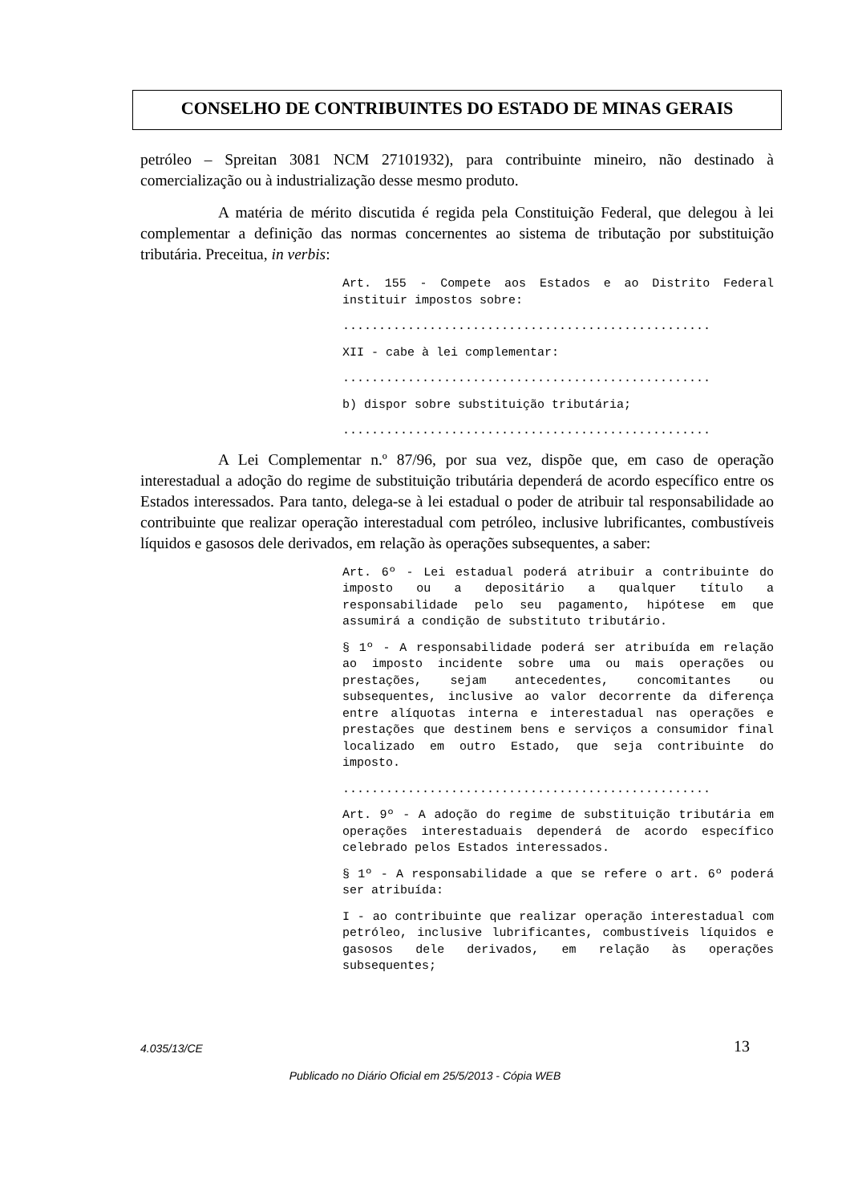CONSELHO DE CONTRIBUINTES DO ESTADO DE MINAS GERAIS
petróleo – Spreitan 3081 NCM 27101932), para contribuinte mineiro, não destinado à comercialização ou à industrialização desse mesmo produto.
A matéria de mérito discutida é regida pela Constituição Federal, que delegou à lei complementar a definição das normas concernentes ao sistema de tributação por substituição tributária. Preceitua, in verbis:
Art. 155 - Compete aos Estados e ao Distrito Federal instituir impostos sobre:
...................................................
XII - cabe à lei complementar:
...................................................
b) dispor sobre substituição tributária;
...................................................
A Lei Complementar n.º 87/96, por sua vez, dispõe que, em caso de operação interestadual a adoção do regime de substituição tributária dependerá de acordo específico entre os Estados interessados. Para tanto, delega-se à lei estadual o poder de atribuir tal responsabilidade ao contribuinte que realizar operação interestadual com petróleo, inclusive lubrificantes, combustíveis líquidos e gasosos dele derivados, em relação às operações subsequentes, a saber:
Art. 6º - Lei estadual poderá atribuir a contribuinte do imposto ou a depositário a qualquer título a responsabilidade pelo seu pagamento, hipótese em que assumirá a condição de substituto tributário.
§ 1º - A responsabilidade poderá ser atribuída em relação ao imposto incidente sobre uma ou mais operações ou prestações, sejam antecedentes, concomitantes ou subsequentes, inclusive ao valor decorrente da diferença entre alíquotas interna e interestadual nas operações e prestações que destinem bens e serviços a consumidor final localizado em outro Estado, que seja contribuinte do imposto.
...................................................
Art. 9º - A adoção do regime de substituição tributária em operações interestaduais dependerá de acordo específico celebrado pelos Estados interessados.
§ 1º - A responsabilidade a que se refere o art. 6º poderá ser atribuída:
I - ao contribuinte que realizar operação interestadual com petróleo, inclusive lubrificantes, combustíveis líquidos e gasosos dele derivados, em relação às operações subsequentes;
4.035/13/CE 13
Publicado no Diário Oficial em 25/5/2013 - Cópia WEB